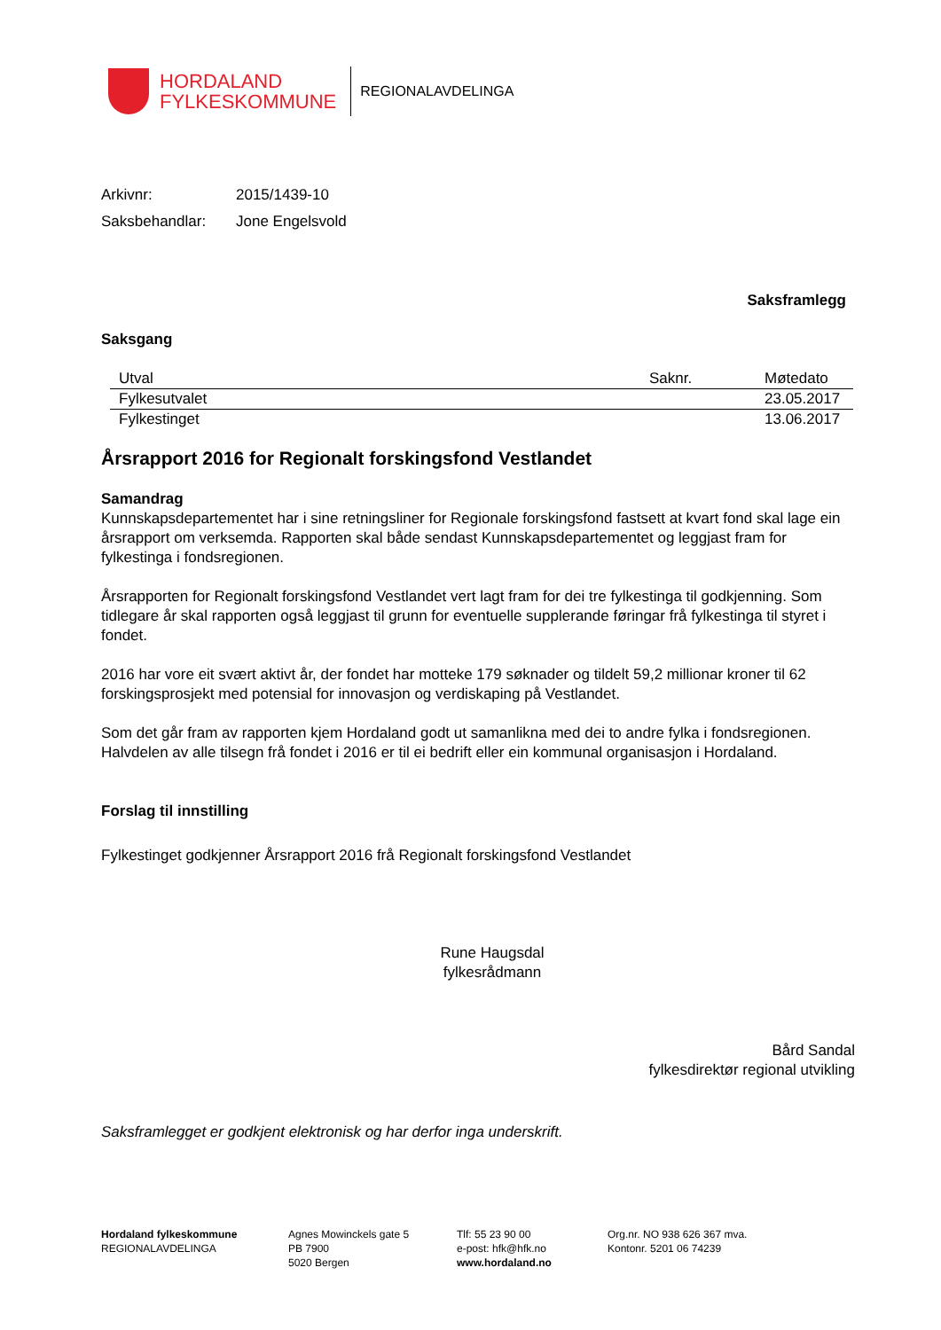HORDALAND
FYLKESKOMMUNE
REGIONALAVDELINGA
| Arkivnr: | 2015/1439-10 |
| Saksbehandlar: | Jone Engelsvold |
Saksframlegg
Saksgang
| Utval | Saknr. | Møtedato |
| --- | --- | --- |
| Fylkesutvalet | | 23.05.2017 |
| Fylkestinget | | 13.06.2017 |
Årsrapport 2016 for Regionalt forskingsfond Vestlandet
Samandrag
Kunnskapsdepartementet har i sine retningsliner for Regionale forskingsfond fastsett at kvart fond skal lage ein årsrapport om verksemda. Rapporten skal både sendast Kunnskapsdepartementet og leggjast fram for fylkestinga i fondsregionen.
Årsrapporten for Regionalt forskingsfond Vestlandet vert lagt fram for dei tre fylkestinga til godkjenning. Som tidlegare år skal rapporten også leggjast til grunn for eventuelle supplerande føringar frå fylkestinga til styret i fondet.
2016 har vore eit svært aktivt år, der fondet har motteke 179 søknader og tildelt 59,2 millionar kroner til 62 forskingsprosjekt med potensial for innovasjon og verdiskaping på Vestlandet.
Som det går fram av rapporten kjem Hordaland godt ut samanlikna med dei to andre fylka i fondsregionen. Halvdelen av alle tilsegn frå fondet i 2016 er til ei bedrift eller ein kommunal organisasjon i Hordaland.
Forslag til innstilling
Fylkestinget godkjenner Årsrapport 2016 frå Regionalt forskingsfond Vestlandet
Rune Haugsdal
fylkesrådmann
Bård Sandal
fylkesdirektør regional utvikling
Saksframlegget er godkjent elektronisk og har derfor inga underskrift.
Hordaland fylkeskommune
REGIONALAVDELINGA
Agnes Mowinckels gate 5
PB 7900
5020 Bergen
Tlf: 55 23 90 00
e-post: hfk@hfk.no
www.hordaland.no
Org.nr. NO 938 626 367 mva.
Kontonr. 5201 06 74239